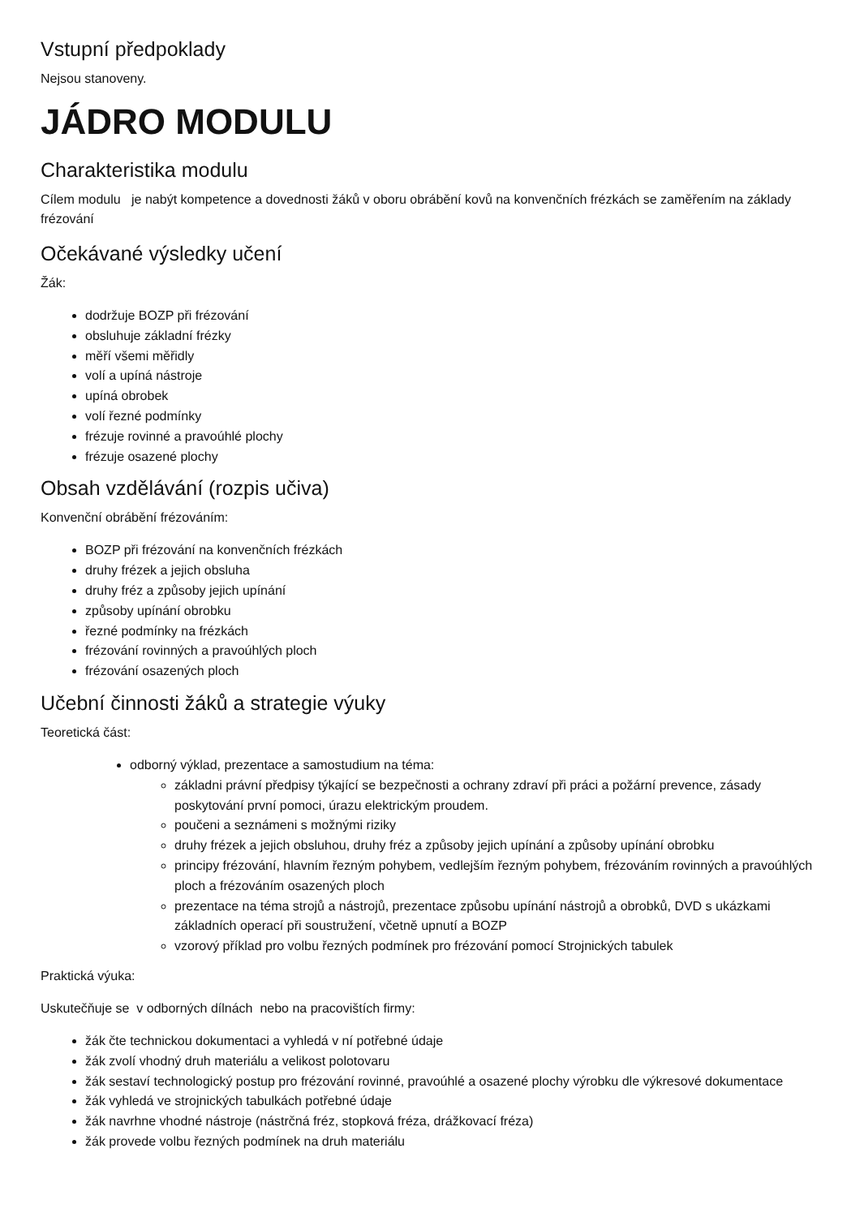Vstupní předpoklady
Nejsou stanoveny.
JÁDRO MODULU
Charakteristika modulu
Cílem modulu je nabýt kompetence a dovednosti žáků v oboru obrábění kovů na konvenčních frézkách se zaměřením na základy frézování
Očekávané výsledky učení
Žák:
dodržuje BOZP při frézování
obsluhuje základní frézky
měří všemi měřidly
volí a upíná nástroje
upíná obrobek
volí řezné podmínky
frézuje rovinné a pravoúhlé plochy
frézuje osazené plochy
Obsah vzdělávání (rozpis učiva)
Konvenční obrábění frézováním:
BOZP při frézování na konvenčních frézkách
druhy frézek a jejich obsluha
druhy fréz a způsoby jejich upínání
způsoby upínání obrobku
řezné podmínky na frézkách
frézování rovinných a pravoúhlých ploch
frézování osazených ploch
Učební činnosti žáků a strategie výuky
Teoretická část:
odborný výklad, prezentace a samostudium na téma:
základni právní předpisy týkající se bezpečnosti a ochrany zdraví při práci a požární prevence, zásady poskytování první pomoci, úrazu elektrickým proudem.
poučeni a seznámeni s možnými riziky
druhy frézek a jejich obsluhou, druhy fréz a způsoby jejich upínání a způsoby upínání obrobku
principy frézování, hlavním řezným pohybem, vedlejším řezným pohybem, frézováním rovinných a pravoúhlých ploch a frézováním osazených ploch
prezentace na téma strojů a nástrojů, prezentace způsobu upínání nástrojů a obrobků, DVD s ukázkami základních operací při soustružení, včetně upnutí a BOZP
vzorový příklad pro volbu řezných podmínek pro frézování pomocí Strojnických tabulek
Praktická výuka:
Uskutečňuje se v odborných dílnách nebo na pracovištích firmy:
žák čte technickou dokumentaci a vyhledá v ní potřebné údaje
žák zvolí vhodný druh materiálu a velikost polotovaru
žák sestaví technologický postup pro frézování rovinné, pravoúhlé a osazené plochy výrobku dle výkresové dokumentace
žák vyhledá ve strojnických tabulkách potřebné údaje
žák navrhne vhodné nástroje (nástrčná fréz, stopková fréza, drážkovací fréza)
žák provede volbu řezných podmínek na druh materiálu